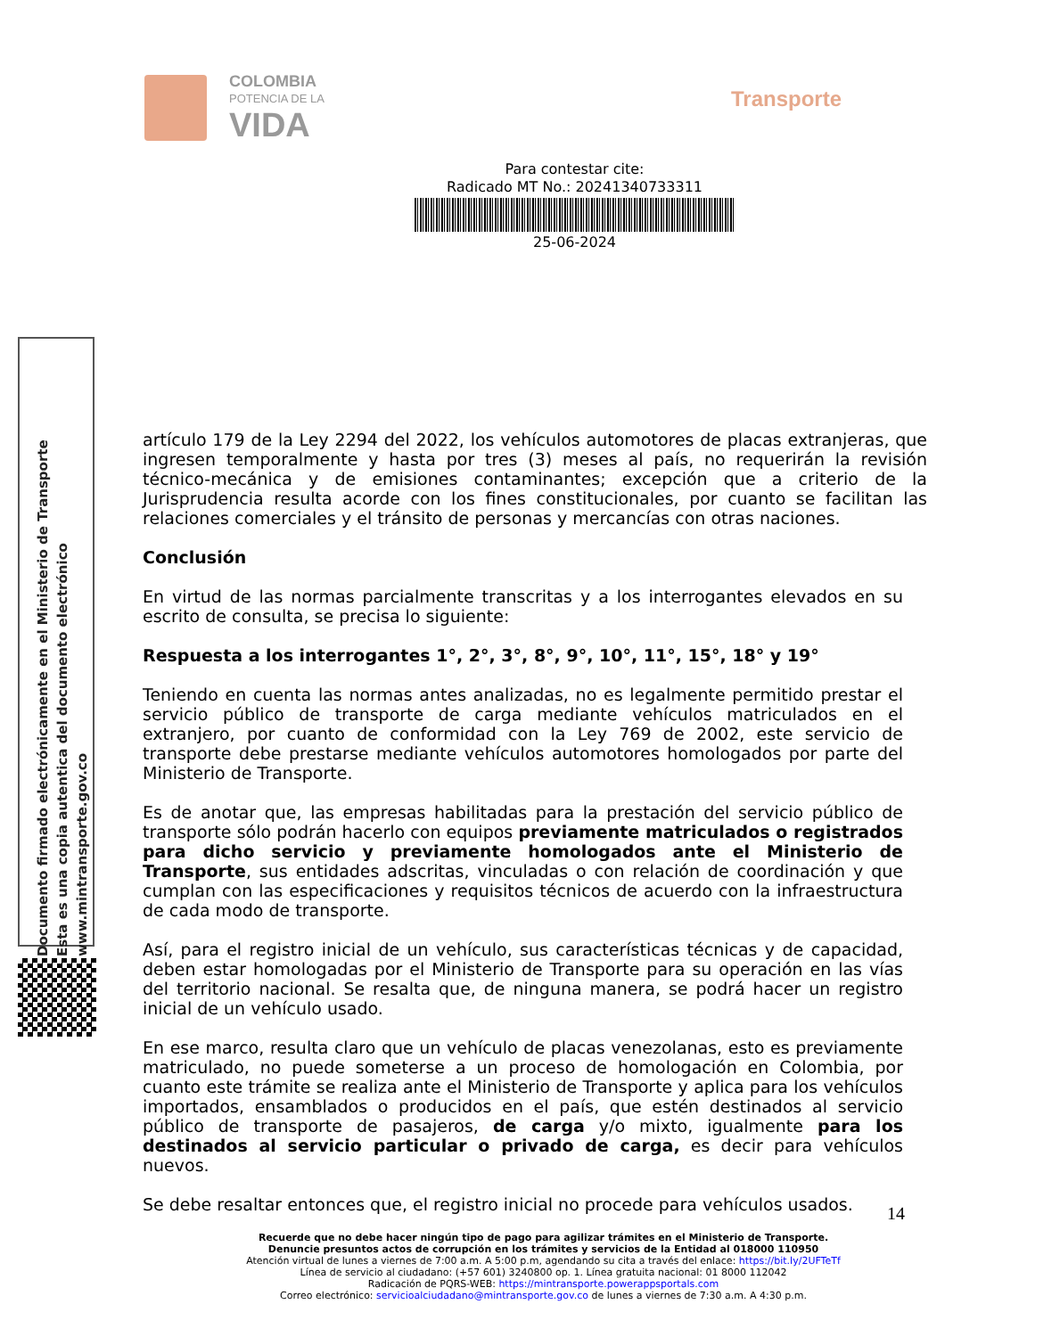COLOMBIA
POTENCIA DE LA
VIDA
Transporte
Para contestar cite:
Radicado MT No.: 20241340733311
25-06-2024
artículo 179 de la Ley 2294 del 2022, los vehículos automotores de placas extranjeras, que ingresen temporalmente y hasta por tres (3) meses al país, no requerirán la revisión técnico-mecánica y de emisiones contaminantes; excepción que a criterio de la Jurisprudencia resulta acorde con los fines constitucionales, por cuanto se facilitan las relaciones comerciales y el tránsito de personas y mercancías con otras naciones.
Conclusión
En virtud de las normas parcialmente transcritas y a los interrogantes elevados en su escrito de consulta, se precisa lo siguiente:
Respuesta a los interrogantes 1°, 2°, 3°, 8°, 9°, 10°, 11°, 15°, 18° y 19°
Teniendo en cuenta las normas antes analizadas, no es legalmente permitido prestar el servicio público de transporte de carga mediante vehículos matriculados en el extranjero, por cuanto de conformidad con la Ley 769 de 2002, este servicio de transporte debe prestarse mediante vehículos automotores homologados por parte del Ministerio de Transporte.
Es de anotar que, las empresas habilitadas para la prestación del servicio público de transporte sólo podrán hacerlo con equipos previamente matriculados o registrados para dicho servicio y previamente homologados ante el Ministerio de Transporte, sus entidades adscritas, vinculadas o con relación de coordinación y que cumplan con las especificaciones y requisitos técnicos de acuerdo con la infraestructura de cada modo de transporte.
Así, para el registro inicial de un vehículo, sus características técnicas y de capacidad, deben estar homologadas por el Ministerio de Transporte para su operación en las vías del territorio nacional. Se resalta que, de ninguna manera, se podrá hacer un registro inicial de un vehículo usado.
En ese marco, resulta claro que un vehículo de placas venezolanas, esto es previamente matriculado, no puede someterse a un proceso de homologación en Colombia, por cuanto este trámite se realiza ante el Ministerio de Transporte y aplica para los vehículos importados, ensamblados o producidos en el país, que estén destinados al servicio público de transporte de pasajeros, de carga y/o mixto, igualmente para los destinados al servicio particular o privado de carga, es decir para vehículos nuevos.
Se debe resaltar entonces que, el registro inicial no procede para vehículos usados.
14
Recuerde que no debe hacer ningún tipo de pago para agilizar trámites en el Ministerio de Transporte.
Denuncie presuntos actos de corrupción en los trámites y servicios de la Entidad al 018000 110950
Atención virtual de lunes a viernes de 7:00 a.m. A 5:00 p.m, agendando su cita a través del enlace: https://bit.ly/2UFTeTf
Línea de servicio al ciudadano: (+57 601) 3240800 op. 1. Línea gratuita nacional: 01 8000 112042
Radicación de PQRS-WEB: https://mintransporte.powerappsportals.com
Correo electrónico: servicioalciudadano@mintransporte.gov.co de lunes a viernes de 7:30 a.m. A 4:30 p.m.
Documento firmado electrónicamente en el Ministerio de Transporte
Esta es una copia autentica del documento electrónico
www.mintransporte.gov.co